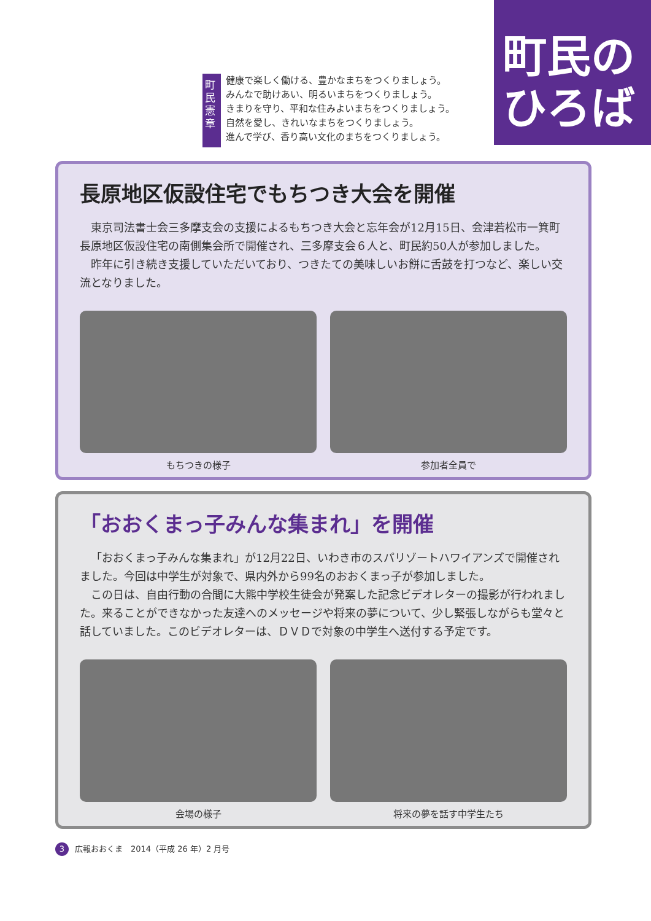町民の
ひろば
町民憲章
健康で楽しく働ける、豊かなまちをつくりましょう。
みんなで助けあい、明るいまちをつくりましょう。
きまりを守り、平和な住みよいまちをつくりましょう。
自然を愛し、きれいなまちをつくりましょう。
進んで学び、香り高い文化のまちをつくりましょう。
長原地区仮設住宅でもちつき大会を開催
東京司法書士会三多摩支会の支援によるもちつき大会と忘年会が12月15日、会津若松市一箕町長原地区仮設住宅の南側集会所で開催され、三多摩支会６人と、町民約50人が参加しました。
昨年に引き続き支援していただいており、つきたての美味しいお餅に舌鼓を打つなど、楽しい交流となりました。
もちつきの様子 参加者全員で
「おおくまっ子みんな集まれ」を開催
「おおくまっ子みんな集まれ」が12月22日、いわき市のスパリゾートハワイアンズで開催されました。今回は中学生が対象で、県内外から99名のおおくまっ子が参加しました。
この日は、自由行動の合間に大熊中学校生徒会が発案した記念ビデオレターの撮影が行われました。来ることができなかった友達へのメッセージや将来の夢について、少し緊張しながらも堂々と話していました。このビデオレターは、ＤＶＤで対象の中学生へ送付する予定です。
会場の様子 将来の夢を話す中学生たち
3 広報おおくま　2014（平成 26 年）2 月号